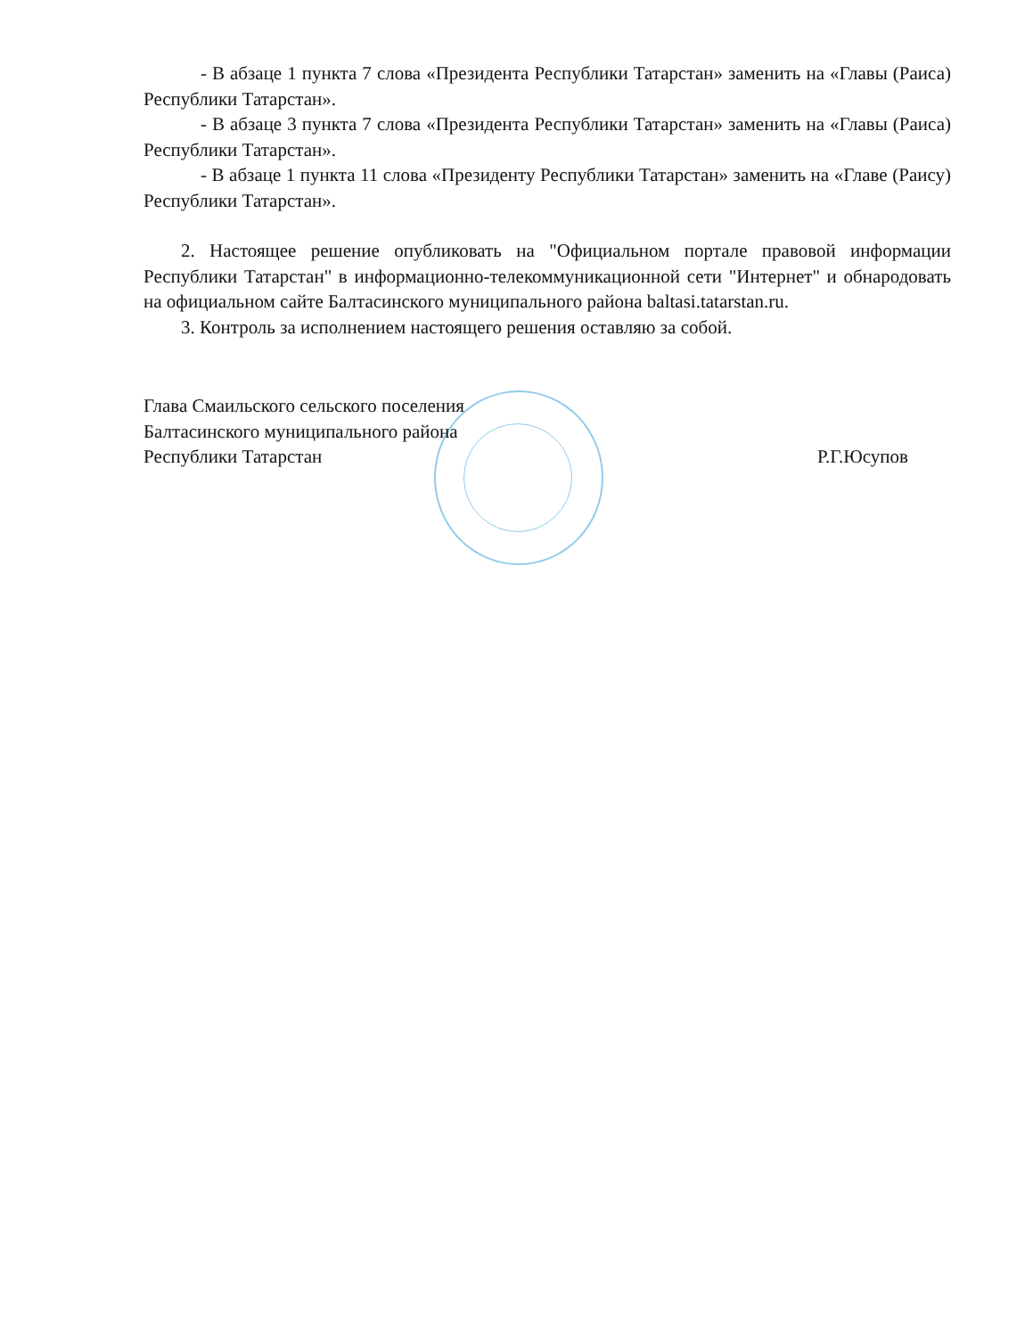- В абзаце 1 пункта 7 слова «Президента Республики Татарстан» заменить на «Главы (Раиса) Республики Татарстан».
- В абзаце 3 пункта 7 слова «Президента Республики Татарстан» заменить на «Главы (Раиса) Республики Татарстан».
- В абзаце 1 пункта 11 слова «Президенту Республики Татарстан» заменить на «Главе (Раису) Республики Татарстан».
2. Настоящее решение опубликовать на "Официальном портале правовой информации Республики Татарстан" в информационно-телекоммуникационной сети "Интернет" и обнародовать на официальном сайте Балтасинского муниципального района baltasi.tatarstan.ru.
3. Контроль за исполнением настоящего решения оставляю за собой.
Глава Смаильского сельского поселения
Балтасинского муниципального района
Республики Татарстан
Р.Г.Юсупов